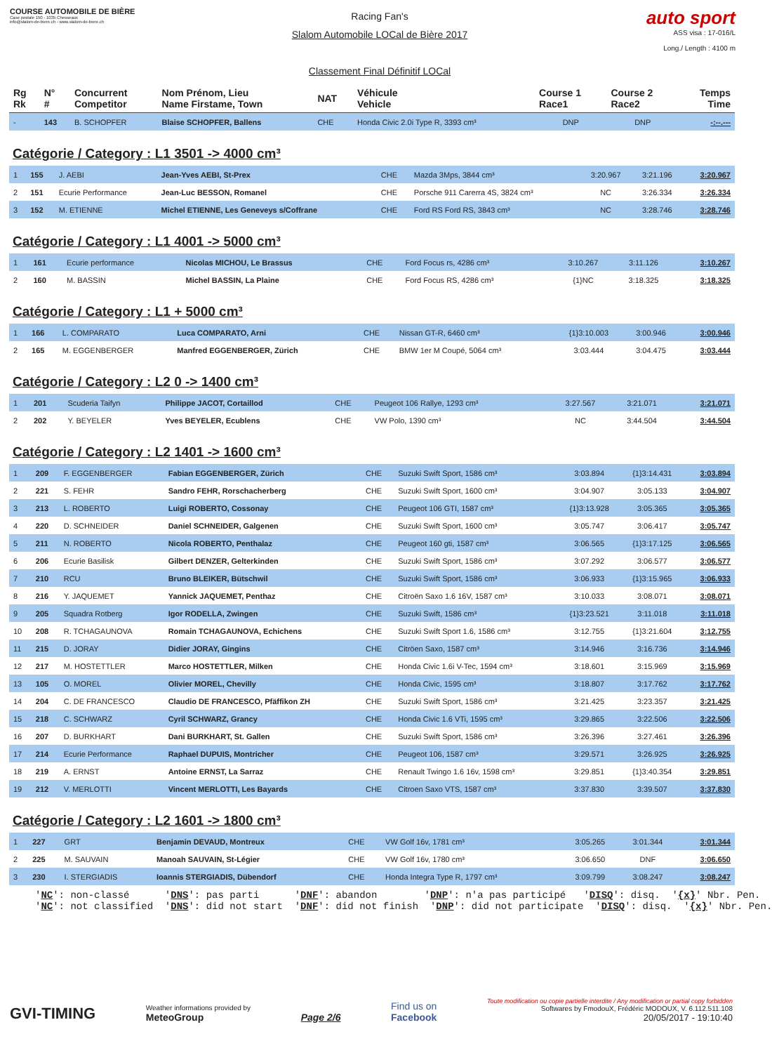COURSE AUTOMOBILE DE BIÈRE
Case postale 150 - 1035 Chesseaux
info@slalom-de-biere.ch - www.slalom-de-biere.ch
Racing Fan's
Slalom Automobile LOCal de Bière 2017
Classement Final Définitif LOCal
auto sport
ASS visa : 17-016/L
Long./ Length : 4100 m
| Rg Rk | N° # | Concurrent Competitor | Nom Prénom, Lieu Name Firstame, Town | NAT | Véhicule Vehicle | Course 1 Race1 | Course 2 Race2 | Temps Time |
| --- | --- | --- | --- | --- | --- | --- | --- | --- |
| - | 143 | B. SCHOPFER | Blaise SCHOPFER, Ballens | CHE | Honda Civic 2.0i Type R, 3393 cm³ | DNP | DNP | -:--.--- |
Catégorie / Category : L1 3501 -> 4000 cm³
| 1 | 155 | J. AEBI | Jean-Yves AEBI, St-Prex | CHE | Mazda 3Mps, 3844 cm³ | 3:20.967 | 3:21.196 | 3:20.967 |
| 2 | 151 | Ecurie Performance | Jean-Luc BESSON, Romanel | CHE | Porsche 911 Carerra 4S, 3824 cm³ | NC | 3:26.334 | 3:26.334 |
| 3 | 152 | M. ETIENNE | Michel ETIENNE, Les Geneveys s/Coffrane | CHE | Ford RS Ford RS, 3843 cm³ | NC | 3:28.746 | 3:28.746 |
Catégorie / Category : L1 4001 -> 5000 cm³
| 1 | 161 | Ecurie performance | Nicolas MICHOU, Le Brassus | CHE | Ford Focus rs, 4286 cm³ | 3:10.267 | 3:11.126 | 3:10.267 |
| 2 | 160 | M. BASSIN | Michel BASSIN, La Plaine | CHE | Ford Focus RS, 4286 cm³ | {1}NC | 3:18.325 | 3:18.325 |
Catégorie / Category : L1 + 5000 cm³
| 1 | 166 | L. COMPARATO | Luca COMPARATO, Arni | CHE | Nissan GT-R, 6460 cm³ | {1}3:10.003 | 3:00.946 | 3:00.946 |
| 2 | 165 | M. EGGENBERGER | Manfred EGGENBERGER, Zürich | CHE | BMW 1er M Coupé, 5064 cm³ | 3:03.444 | 3:04.475 | 3:03.444 |
Catégorie / Category : L2 0 -> 1400 cm³
| 1 | 201 | Scuderia Taifyn | Philippe JACOT, Cortaillod | CHE | Peugeot 106 Rallye, 1293 cm³ | 3:27.567 | 3:21.071 | 3:21.071 |
| 2 | 202 | Y. BEYELER | Yves BEYELER, Ecublens | CHE | VW Polo, 1390 cm³ | NC | 3:44.504 | 3:44.504 |
Catégorie / Category : L2 1401 -> 1600 cm³
| 1 | 209 | F. EGGENBERGER | Fabian EGGENBERGER, Zürich | CHE | Suzuki Swift Sport, 1586 cm³ | 3:03.894 | {1}3:14.431 | 3:03.894 |
| 2 | 221 | S. FEHR | Sandro FEHR, Rorschacherberg | CHE | Suzuki Swift Sport, 1600 cm³ | 3:04.907 | 3:05.133 | 3:04.907 |
| 3 | 213 | L. ROBERTO | Luigi ROBERTO, Cossonay | CHE | Peugeot 106 GTI, 1587 cm³ | {1}3:13.928 | 3:05.365 | 3:05.365 |
| 4 | 220 | D. SCHNEIDER | Daniel SCHNEIDER, Galgenen | CHE | Suzuki Swift Sport, 1600 cm³ | 3:05.747 | 3:06.417 | 3:05.747 |
| 5 | 211 | N. ROBERTO | Nicola ROBERTO, Penthalaz | CHE | Peugeot 160 gti, 1587 cm³ | 3:06.565 | {1}3:17.125 | 3:06.565 |
| 6 | 206 | Ecurie Basilisk | Gilbert DENZER, Gelterkinden | CHE | Suzuki Swift Sport, 1586 cm³ | 3:07.292 | 3:06.577 | 3:06.577 |
| 7 | 210 | RCU | Bruno BLEIKER, Bütschwil | CHE | Suzuki Swift Sport, 1586 cm³ | 3:06.933 | {1}3:15.965 | 3:06.933 |
| 8 | 216 | Y. JAQUEMET | Yannick JAQUEMET, Penthaz | CHE | Citroën Saxo 1.6 16V, 1587 cm³ | 3:10.033 | 3:08.071 | 3:08.071 |
| 9 | 205 | Squadra Rotberg | Igor RODELLA, Zwingen | CHE | Suzuki Swift, 1586 cm³ | {1}3:23.521 | 3:11.018 | 3:11.018 |
| 10 | 208 | R. TCHAGAUNOVA | Romain TCHAGAUNOVA, Echichens | CHE | Suzuki Swift Sport 1.6, 1586 cm³ | 3:12.755 | {1}3:21.604 | 3:12.755 |
| 11 | 215 | D. JORAY | Didier JORAY, Gingins | CHE | Citröen Saxo, 1587 cm³ | 3:14.946 | 3:16.736 | 3:14.946 |
| 12 | 217 | M. HOSTETTLER | Marco HOSTETTLER, Milken | CHE | Honda Civic 1.6i V-Tec, 1594 cm³ | 3:18.601 | 3:15.969 | 3:15.969 |
| 13 | 105 | O. MOREL | Olivier MOREL, Chevilly | CHE | Honda Civic, 1595 cm³ | 3:18.807 | 3:17.762 | 3:17.762 |
| 14 | 204 | C. DE FRANCESCO | Claudio DE FRANCESCO, Pfäffikon ZH | CHE | Suzuki Swift Sport, 1586 cm³ | 3:21.425 | 3:23.357 | 3:21.425 |
| 15 | 218 | C. SCHWARZ | Cyril SCHWARZ, Grancy | CHE | Honda Civic 1.6 VTi, 1595 cm³ | 3:29.865 | 3:22.506 | 3:22.506 |
| 16 | 207 | D. BURKHART | Dani BURKHART, St. Gallen | CHE | Suzuki Swift Sport, 1586 cm³ | 3:26.396 | 3:27.461 | 3:26.396 |
| 17 | 214 | Ecurie Performance | Raphael DUPUIS, Montricher | CHE | Peugeot 106, 1587 cm³ | 3:29.571 | 3:26.925 | 3:26.925 |
| 18 | 219 | A. ERNST | Antoine ERNST, La Sarraz | CHE | Renault Twingo 1.6 16v, 1598 cm³ | 3:29.851 | {1}3:40.354 | 3:29.851 |
| 19 | 212 | V. MERLOTTI | Vincent MERLOTTI, Les Bayards | CHE | Citroen Saxo VTS, 1587 cm³ | 3:37.830 | 3:39.507 | 3:37.830 |
Catégorie / Category : L2 1601 -> 1800 cm³
| 1 | 227 | GRT | Benjamin DEVAUD, Montreux | CHE | VW Golf 16v, 1781 cm³ | 3:05.265 | 3:01.344 | 3:01.344 |
| 2 | 225 | M. SAUVAIN | Manoah SAUVAIN, St-Légier | CHE | VW Golf 16v, 1780 cm³ | 3:06.650 | DNF | 3:06.650 |
| 3 | 230 | I. STERGIADIS | Ioannis STERGIADIS, Dübendorf | CHE | Honda Integra Type R, 1797 cm³ | 3:09.799 | 3:08.247 | 3:08.247 |
'NC': non-classé 'DNS': pas parti 'DNF': abandon 'DNP': n'a pas participé 'DISQ': disq. '{x}' Nbr. Pen. 'NC': not classified 'DNS': did not start 'DNF': did not finish 'DNP': did not participate 'DISQ': disq. '{x}' Nbr. Pen.
GVI-TIMING
Weather informations provided by
MeteoGroup
Page 2/6
Find us on
Facebook
Toute modification ou copie partielle interdite / Any modification or partial copy forbidden
Softwares by FmodouX, Frédéric MODOUX, V. 6.112.511.108
20/05/2017 - 19:10:40